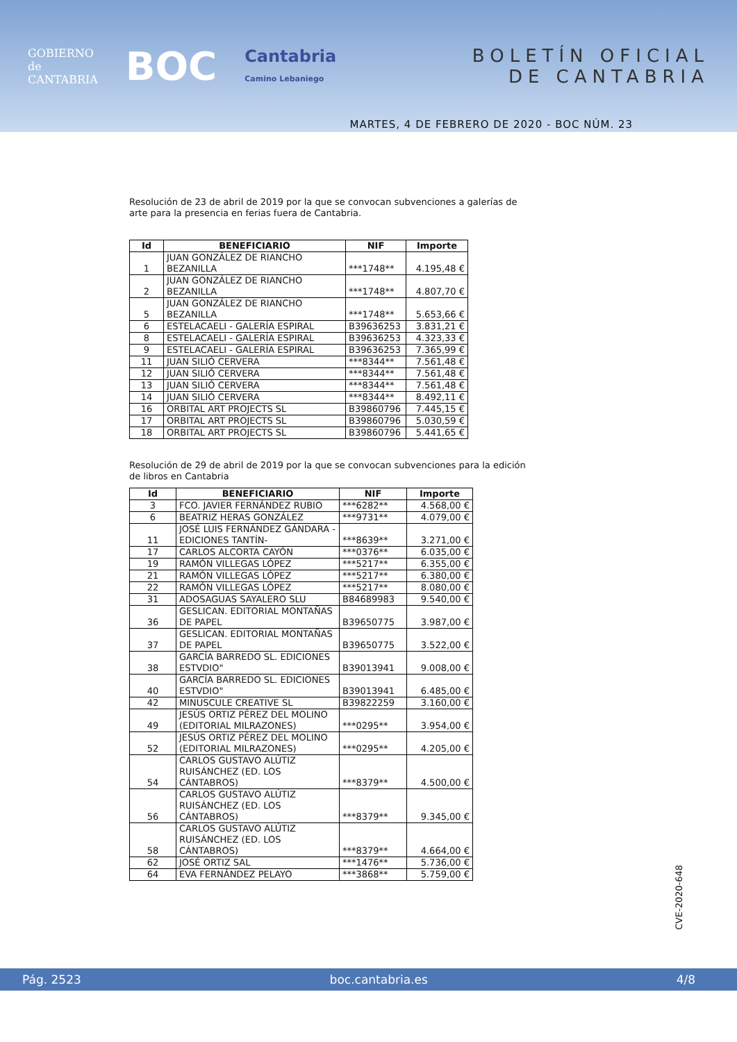GOBIERNO
de
CANTABRIA
BOC
Cantabria
Camino Lebaniego
BOLETÍN OFICIAL
DE CANTABRIA
MARTES, 4 DE FEBRERO DE 2020 - BOC NÚM. 23
Resolución de 23 de abril de 2019 por la que se convocan subvenciones a galerías de arte para la presencia en ferias fuera de Cantabria.
| Id | BENEFICIARIO | NIF | Importe |
| --- | --- | --- | --- |
| 1 | JUAN GONZÁLEZ DE RIANCHO BEZANILLA | ***1748** | 4.195,48 € |
| 2 | JUAN GONZÁLEZ DE RIANCHO BEZANILLA | ***1748** | 4.807,70 € |
| 5 | JUAN GONZÁLEZ DE RIANCHO BEZANILLA | ***1748** | 5.653,66 € |
| 6 | ESTELACAELI - GALERÍA ESPIRAL | B39636253 | 3.831,21 € |
| 8 | ESTELACAELI - GALERÍA ESPIRAL | B39636253 | 4.323,33 € |
| 9 | ESTELACAELI - GALERÍA ESPIRAL | B39636253 | 7.365,99 € |
| 11 | JUAN SILIÓ CERVERA | ***8344** | 7.561,48 € |
| 12 | JUAN SILIÓ CERVERA | ***8344** | 7.561,48 € |
| 13 | JUAN SILIÓ CERVERA | ***8344** | 7.561,48 € |
| 14 | JUAN SILIÓ CERVERA | ***8344** | 8.492,11 € |
| 16 | ORBITAL ART PROJECTS SL | B39860796 | 7.445,15 € |
| 17 | ORBITAL ART PROJECTS SL | B39860796 | 5.030,59 € |
| 18 | ORBITAL ART PROJECTS SL | B39860796 | 5.441,65 € |
Resolución de 29 de abril de 2019 por la que se convocan subvenciones para la edición de libros en Cantabria
| Id | BENEFICIARIO | NIF | Importe |
| --- | --- | --- | --- |
| 3 | FCO. JAVIER FERNÁNDEZ RUBIO | ***6282** | 4.568,00 € |
| 6 | BEATRIZ HERAS GONZÁLEZ | ***9731** | 4.079,00 € |
| 11 | JOSÉ LUIS FERNÁNDEZ GÁNDARA -EDICIONES TANTÍN- | ***8639** | 3.271,00 € |
| 17 | CARLOS ALCORTA CAYÓN | ***0376** | 6.035,00 € |
| 19 | RAMÓN VILLEGAS LÓPEZ | ***5217** | 6.355,00 € |
| 21 | RAMÓN VILLEGAS LÓPEZ | ***5217** | 6.380,00 € |
| 22 | RAMÓN VILLEGAS LÓPEZ | ***5217** | 8.080,00 € |
| 31 | ADOSAGUAS SAYALERO SLU | B84689983 | 9.540,00 € |
| 36 | GESLICAN. EDITORIAL MONTAÑAS DE PAPEL | B39650775 | 3.987,00 € |
| 37 | GESLICAN. EDITORIAL MONTAÑAS DE PAPEL | B39650775 | 3.522,00 € |
| 38 | GARCÍA BARREDO SL. EDICIONES ESTVDIO" | B39013941 | 9.008,00 € |
| 40 | GARCÍA BARREDO SL. EDICIONES ESTVDIO" | B39013941 | 6.485,00 € |
| 42 | MINUSCULE CREATIVE SL | B39822259 | 3.160,00 € |
| 49 | JESÚS ORTIZ PÉREZ DEL MOLINO (EDITORIAL MILRAZONES) | ***0295** | 3.954,00 € |
| 52 | JESÚS ORTIZ PÉREZ DEL MOLINO (EDITORIAL MILRAZONES) | ***0295** | 4.205,00 € |
| 54 | CARLOS GUSTAVO ALÚTIZ RUISÁNCHEZ (ED. LOS CÁNTABROS) | ***8379** | 4.500,00 € |
| 56 | CARLOS GUSTAVO ALÚTIZ RUISÁNCHEZ (ED. LOS CÁNTABROS) | ***8379** | 9.345,00 € |
| 58 | CARLOS GUSTAVO ALÚTIZ RUISÁNCHEZ (ED. LOS CÁNTABROS) | ***8379** | 4.664,00 € |
| 62 | JOSÉ ORTIZ SAL | ***1476** | 5.736,00 € |
| 64 | EVA FERNÁNDEZ PELAYO | ***3868** | 5.759,00 € |
CVE-2020-648
Pág. 2523 boc.cantabria.es 4/8